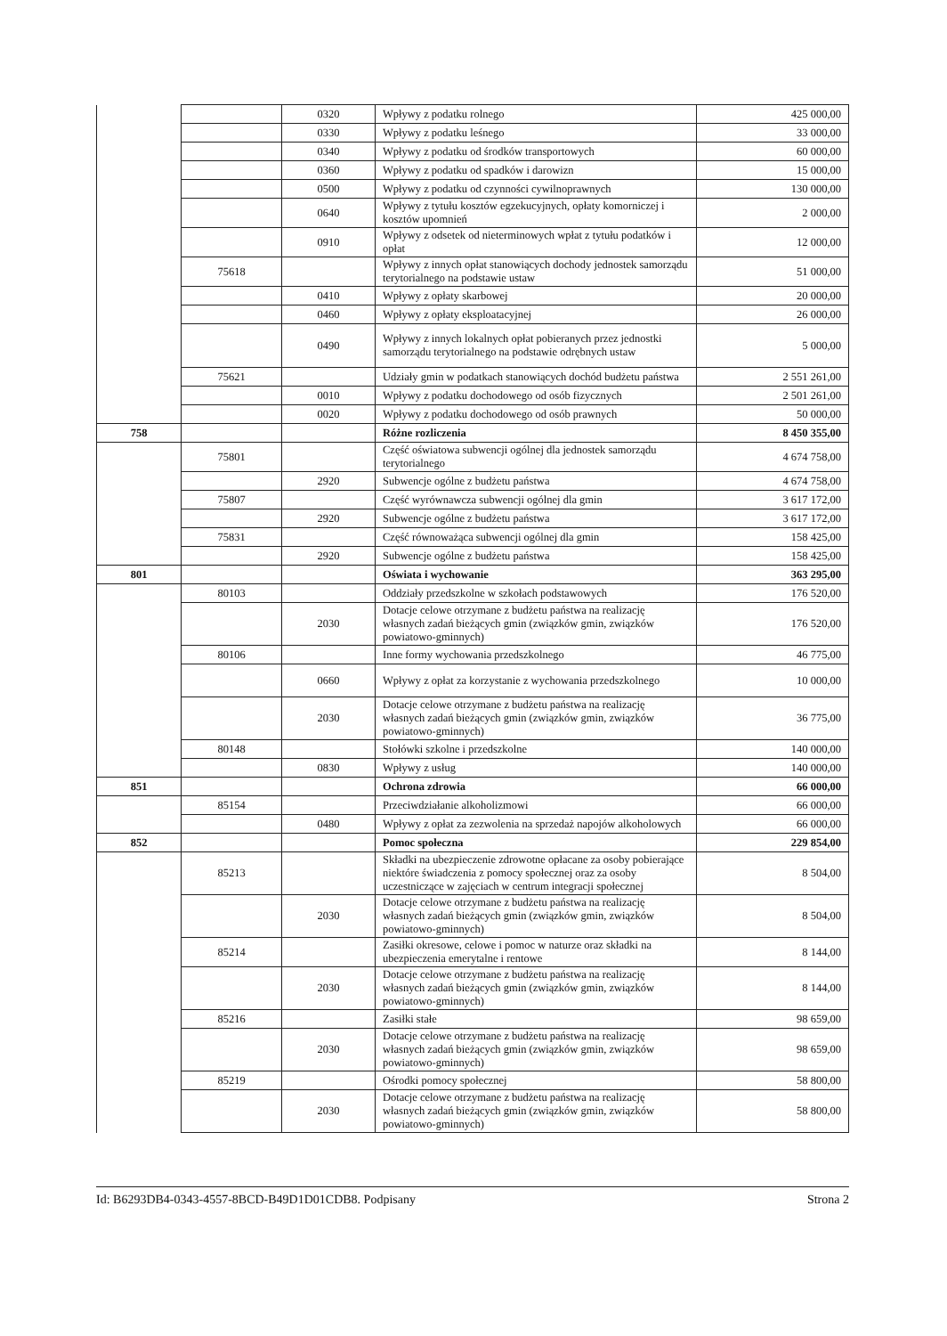| | | 0320 | Wpływy z podatku rolnego | 425 000,00 |
| | | 0330 | Wpływy z podatku leśnego | 33 000,00 |
| | | 0340 | Wpływy z podatku od środków transportowych | 60 000,00 |
| | | 0360 | Wpływy z podatku od spadków i darowizn | 15 000,00 |
| | | 0500 | Wpływy z podatku od czynności cywilnoprawnych | 130 000,00 |
| | | 0640 | Wpływy z tytułu kosztów egzekucyjnych, opłaty komorniczej i kosztów upomnień | 2 000,00 |
| | | 0910 | Wpływy z odsetek od nieterminowych wpłat z tytułu podatków i opłat | 12 000,00 |
| | 75618 | | Wpływy z innych opłat stanowiących dochody jednostek samorządu terytorialnego na podstawie ustaw | 51 000,00 |
| | | 0410 | Wpływy z opłaty skarbowej | 20 000,00 |
| | | 0460 | Wpływy z opłaty eksploatacyjnej | 26 000,00 |
| | | 0490 | Wpływy z innych lokalnych opłat pobieranych przez jednostki samorządu terytorialnego na podstawie odrębnych ustaw | 5 000,00 |
| | 75621 | | Udziały gmin w podatkach stanowiących dochód budżetu państwa | 2 551 261,00 |
| | | 0010 | Wpływy z podatku dochodowego od osób fizycznych | 2 501 261,00 |
| | | 0020 | Wpływy z podatku dochodowego od osób prawnych | 50 000,00 |
| 758 | | | Różne rozliczenia | 8 450 355,00 |
| | 75801 | | Część oświatowa subwencji ogólnej dla jednostek samorządu terytorialnego | 4 674 758,00 |
| | | 2920 | Subwencje ogólne z budżetu państwa | 4 674 758,00 |
| | 75807 | | Część wyrównawcza subwencji ogólnej dla gmin | 3 617 172,00 |
| | | 2920 | Subwencje ogólne z budżetu państwa | 3 617 172,00 |
| | 75831 | | Część równoważąca subwencji ogólnej dla gmin | 158 425,00 |
| | | 2920 | Subwencje ogólne z budżetu państwa | 158 425,00 |
| 801 | | | Oświata i wychowanie | 363 295,00 |
| | 80103 | | Oddziały przedszkolne w szkołach podstawowych | 176 520,00 |
| | | 2030 | Dotacje celowe otrzymane z budżetu państwa na realizację własnych zadań bieżących gmin (związków gmin, związków powiatowo-gminnych) | 176 520,00 |
| | 80106 | | Inne formy wychowania przedszkolnego | 46 775,00 |
| | | 0660 | Wpływy z opłat za korzystanie z wychowania przedszkolnego | 10 000,00 |
| | | 2030 | Dotacje celowe otrzymane z budżetu państwa na realizację własnych zadań bieżących gmin (związków gmin, związków powiatowo-gminnych) | 36 775,00 |
| | 80148 | | Stołówki szkolne i przedszkolne | 140 000,00 |
| | | 0830 | Wpływy z usług | 140 000,00 |
| 851 | | | Ochrona zdrowia | 66 000,00 |
| | 85154 | | Przeciwdziałanie alkoholizmowi | 66 000,00 |
| | | 0480 | Wpływy z opłat za zezwolenia na sprzedaż napojów alkoholowych | 66 000,00 |
| 852 | | | Pomoc społeczna | 229 854,00 |
| | 85213 | | Składki na ubezpieczenie zdrowotne opłacane za osoby pobierające niektóre świadczenia z pomocy społecznej oraz za osoby uczestniczące w zajęciach w centrum integracji społecznej | 8 504,00 |
| | | 2030 | Dotacje celowe otrzymane z budżetu państwa na realizację własnych zadań bieżących gmin (związków gmin, związków powiatowo-gminnych) | 8 504,00 |
| | 85214 | | Zasiłki okresowe, celowe i pomoc w naturze oraz składki na ubezpieczenia emerytalne i rentowe | 8 144,00 |
| | | 2030 | Dotacje celowe otrzymane z budżetu państwa na realizację własnych zadań bieżących gmin (związków gmin, związków powiatowo-gminnych) | 8 144,00 |
| | 85216 | | Zasiłki stałe | 98 659,00 |
| | | 2030 | Dotacje celowe otrzymane z budżetu państwa na realizację własnych zadań bieżących gmin (związków gmin, związków powiatowo-gminnych) | 98 659,00 |
| | 85219 | | Ośrodki pomocy społecznej | 58 800,00 |
| | | 2030 | Dotacje celowe otrzymane z budżetu państwa na realizację własnych zadań bieżących gmin (związków gmin, związków powiatowo-gminnych) | 58 800,00 |
Id: B6293DB4-0343-4557-8BCD-B49D1D01CDB8. Podpisany Strona 2